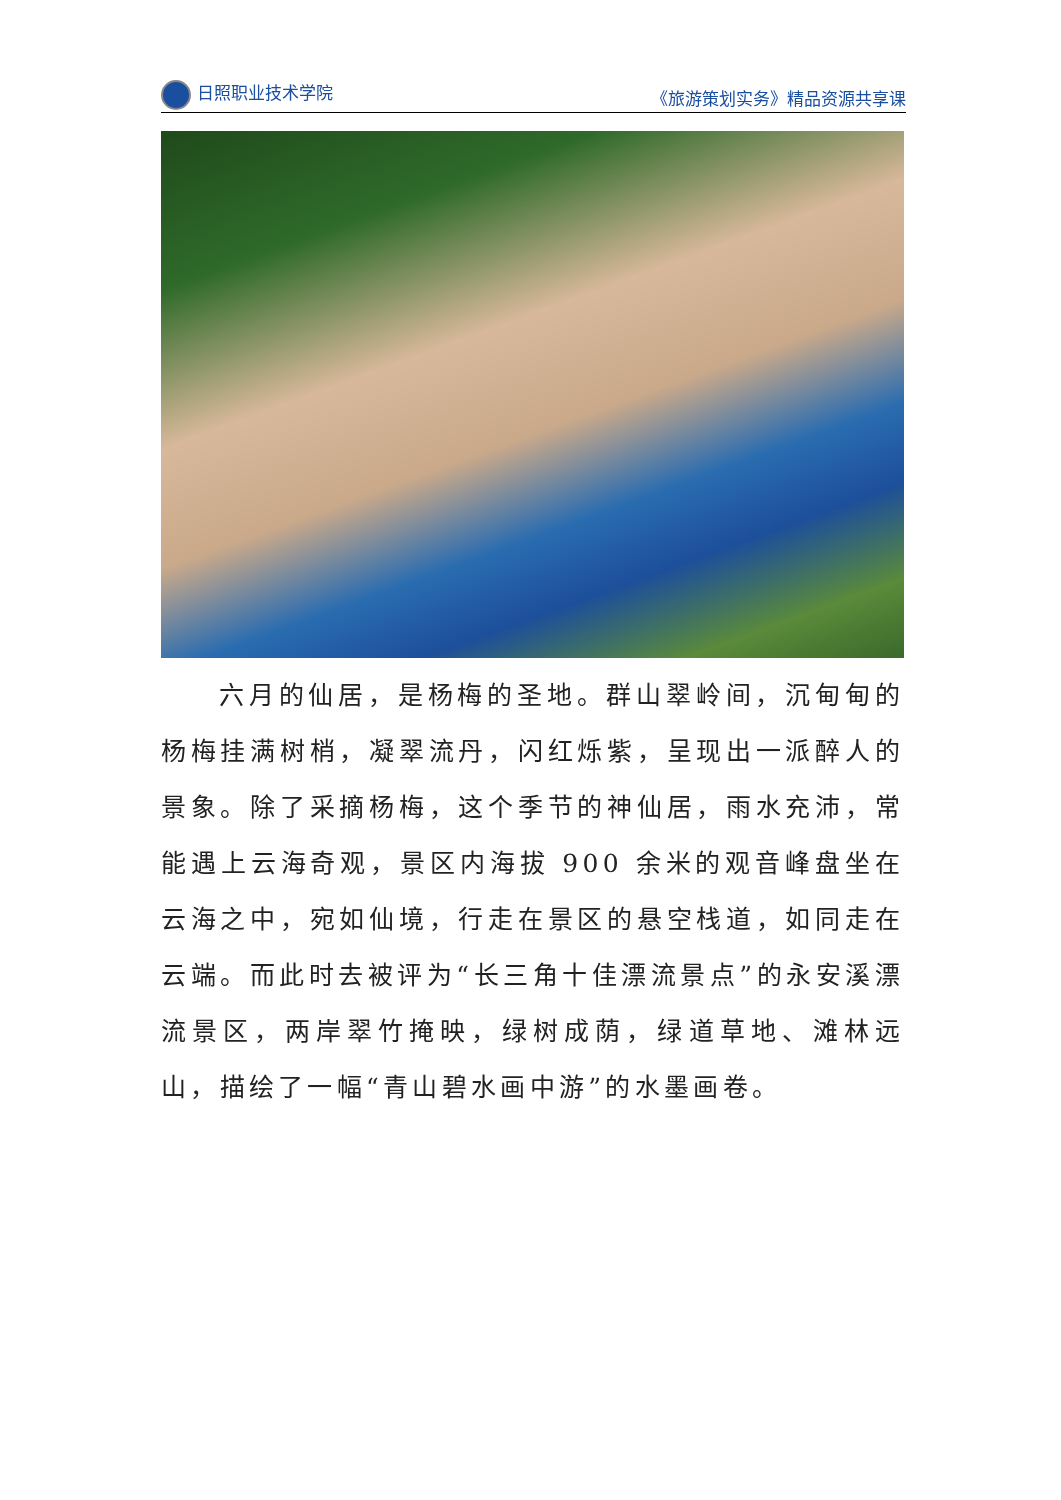日照职业技术学院 《旅游策划实务》精品资源共享课
六月的仙居，是杨梅的圣地。群山翠岭间，沉甸甸的杨梅挂满树梢，凝翠流丹，闪红烁紫，呈现出一派醉人的景象。除了采摘杨梅，这个季节的神仙居，雨水充沛，常能遇上云海奇观，景区内海拔 900 余米的观音峰盘坐在云海之中，宛如仙境，行走在景区的悬空栈道，如同走在云端。而此时去被评为“长三角十佳漂流景点”的永安溪漂流景区，两岸翠竹掩映，绿树成荫，绿道草地、滩林远山，描绘了一幅“青山碧水画中游”的水墨画卷。